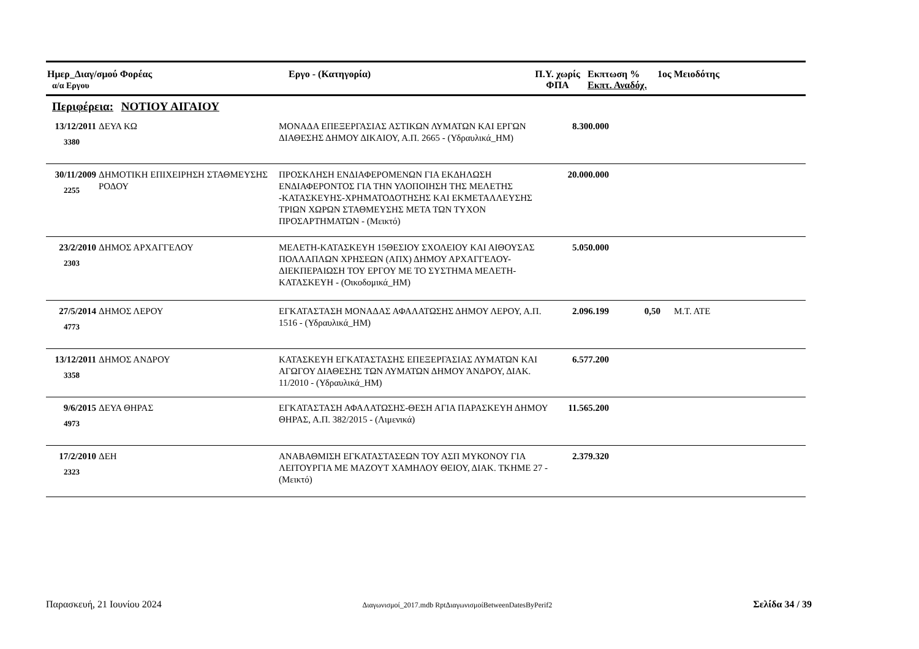| Ημερ_Διαγ/σμού Φορέας α/α Εργου | Εργο - (Κατηγορία) | Π.Υ. χωρίς ΦΠΑ | Εκπτωση % Εκπτ. Αναδόχ. | 1ος Μειοδότης |
Περιφέρεια: ΝΟΤΙΟΥ ΑΙΓΑΙΟΥ
| 13/12/2011 3380 | ΔΕΥΑ ΚΩ | ΜΟΝΑΔΑ ΕΠΕΞΕΡΓΑΣΙΑΣ ΑΣΤΙΚΩΝ ΛΥΜΑΤΩΝ ΚΑΙ ΕΡΓΩΝ ΔΙΑΘΕΣΗΣ ΔΗΜΟΥ ΔΙΚΑΙΟΥ, Α.Π. 2665 - (Υδραυλικά_ΗΜ) | 8.300.000 | | |
| 30/11/2009 2255 | ΔΗΜΟΤΙΚΗ ΕΠΙΧΕΙΡΗΣΗ ΣΤΑΘΜΕΥΣΗΣ ΡΟΔΟΥ | ΠΡΟΣΚΛΗΣΗ ΕΝΔΙΑΦΕΡΟΜΕΝΩΝ ΓΙΑ ΕΚΔΗΛΩΣΗ ΕΝΔΙΑΦΕΡΟΝΤΟΣ ΓΙΑ ΤΗΝ ΥΛΟΠΟΙΗΣΗ ΤΗΣ ΜΕΛΕΤΗΣ -ΚΑΤΑΣΚΕΥΗΣ-ΧΡΗΜΑΤΟΔΟΤΗΣΗΣ ΚΑΙ ΕΚΜΕΤΑΛΛΕΥΣΗΣ ΤΡΙΩΝ ΧΩΡΩΝ ΣΤΑΘΜΕΥΣΗΣ ΜΕΤΑ ΤΩΝ ΤΥΧΟΝ ΠΡΟΣΑΡΤΗΜΑΤΩΝ - (Μεικτό) | 20.000.000 | | |
| 23/2/2010 2303 | ΔΗΜΟΣ ΑΡΧΑΓΓΕΛΟΥ | ΜΕΛΕΤΗ-ΚΑΤΑΣΚΕΥΗ 15ΘΕΣΙΟΥ ΣΧΟΛΕΙΟΥ ΚΑΙ ΑΙΘΟΥΣΑΣ ΠΟΛΛΑΠΛΩΝ ΧΡΗΣΕΩΝ (ΑΠΧ) ΔΗΜΟΥ ΑΡΧΑΓΓΕΛΟΥ-ΔΙΕΚΠΕΡΑΙΩΣΗ ΤΟΥ ΕΡΓΟΥ ΜΕ ΤΟ ΣΥΣΤΗΜΑ ΜΕΛΕΤΗ-ΚΑΤΑΣΚΕΥΗ - (Οικοδομικά_ΗΜ) | 5.050.000 | | |
| 27/5/2014 4773 | ΔΗΜΟΣ ΛΕΡΟΥ | ΕΓΚΑΤΑΣΤΑΣΗ ΜΟΝΑΔΑΣ ΑΦΑΛΑΤΩΣΗΣ ΔΗΜΟΥ ΛΕΡΟΥ, Α.Π. 1516 - (Υδραυλικά_ΗΜ) | 2.096.199 | 0,50 | Μ.Τ. ΑΤΕ |
| 13/12/2011 3358 | ΔΗΜΟΣ ΑΝΔΡΟΥ | ΚΑΤΑΣΚΕΥΗ ΕΓΚΑΤΑΣΤΑΣΗΣ ΕΠΕΞΕΡΓΑΣΙΑΣ ΛΥΜΑΤΩΝ ΚΑΙ ΑΓΩΓΟΥ ΔΙΑΘΕΣΗΣ ΤΩΝ ΛΥΜΑΤΩΝ ΔΗΜΟΥ ΆΝΔΡΟΥ, ΔΙΑΚ. 11/2010 - (Υδραυλικά_ΗΜ) | 6.577.200 | | |
| 9/6/2015 4973 | ΔΕΥΑ ΘΗΡΑΣ | ΕΓΚΑΤΑΣΤΑΣΗ ΑΦΑΛΑΤΩΣΗΣ-ΘΕΣΗ ΑΓΙΑ ΠΑΡΑΣΚΕΥΗ ΔΗΜΟΥ ΘΗΡΑΣ, Α.Π. 382/2015 - (Λιμενικά) | 11.565.200 | | |
| 17/2/2010 2323 | ΔΕΗ | ΑΝΑΒΑΘΜΙΣΗ ΕΓΚΑΤΑΣΤΑΣΕΩΝ ΤΟΥ ΑΣΠ ΜΥΚΟΝΟΥ ΓΙΑ ΛΕΙΤΟΥΡΓΙΑ ΜΕ ΜΑΖΟΥΤ ΧΑΜΗΛΟΥ ΘΕΙΟΥ, ΔΙΑΚ. ΤΚΗΜΕ 27 - (Μεικτό) | 2.379.320 | | |
Παρασκευή, 21 Ιουνίου 2024 Διαγωνισμοί_2017.mdb RptΔιαγωνισμοίBetweenDatesByPerif2 Σελίδα 34 / 39